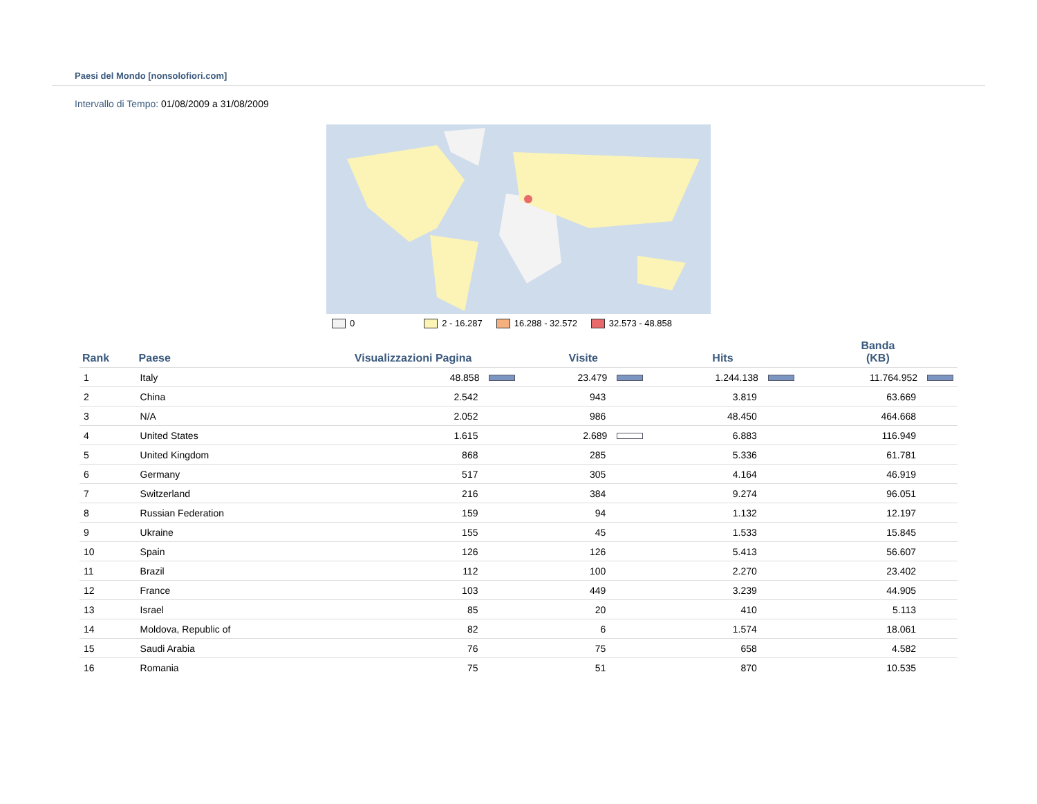Paesi del Mondo [nonsolofiori.com]
Intervallo di Tempo: 01/08/2009 a 31/08/2009
0 2 - 16.287 16.288 - 32.572 32.573 - 48.858
| Rank | Paese | Visualizzazioni Pagina | Visite | Hits | Banda (KB) |
| --- | --- | --- | --- | --- | --- |
| 1 | Italy | 48.858 | 23.479 | 1.244.138 | 11.764.952 |
| 2 | China | 2.542 | 943 | 3.819 | 63.669 |
| 3 | N/A | 2.052 | 986 | 48.450 | 464.668 |
| 4 | United States | 1.615 | 2.689 | 6.883 | 116.949 |
| 5 | United Kingdom | 868 | 285 | 5.336 | 61.781 |
| 6 | Germany | 517 | 305 | 4.164 | 46.919 |
| 7 | Switzerland | 216 | 384 | 9.274 | 96.051 |
| 8 | Russian Federation | 159 | 94 | 1.132 | 12.197 |
| 9 | Ukraine | 155 | 45 | 1.533 | 15.845 |
| 10 | Spain | 126 | 126 | 5.413 | 56.607 |
| 11 | Brazil | 112 | 100 | 2.270 | 23.402 |
| 12 | France | 103 | 449 | 3.239 | 44.905 |
| 13 | Israel | 85 | 20 | 410 | 5.113 |
| 14 | Moldova, Republic of | 82 | 6 | 1.574 | 18.061 |
| 15 | Saudi Arabia | 76 | 75 | 658 | 4.582 |
| 16 | Romania | 75 | 51 | 870 | 10.535 |